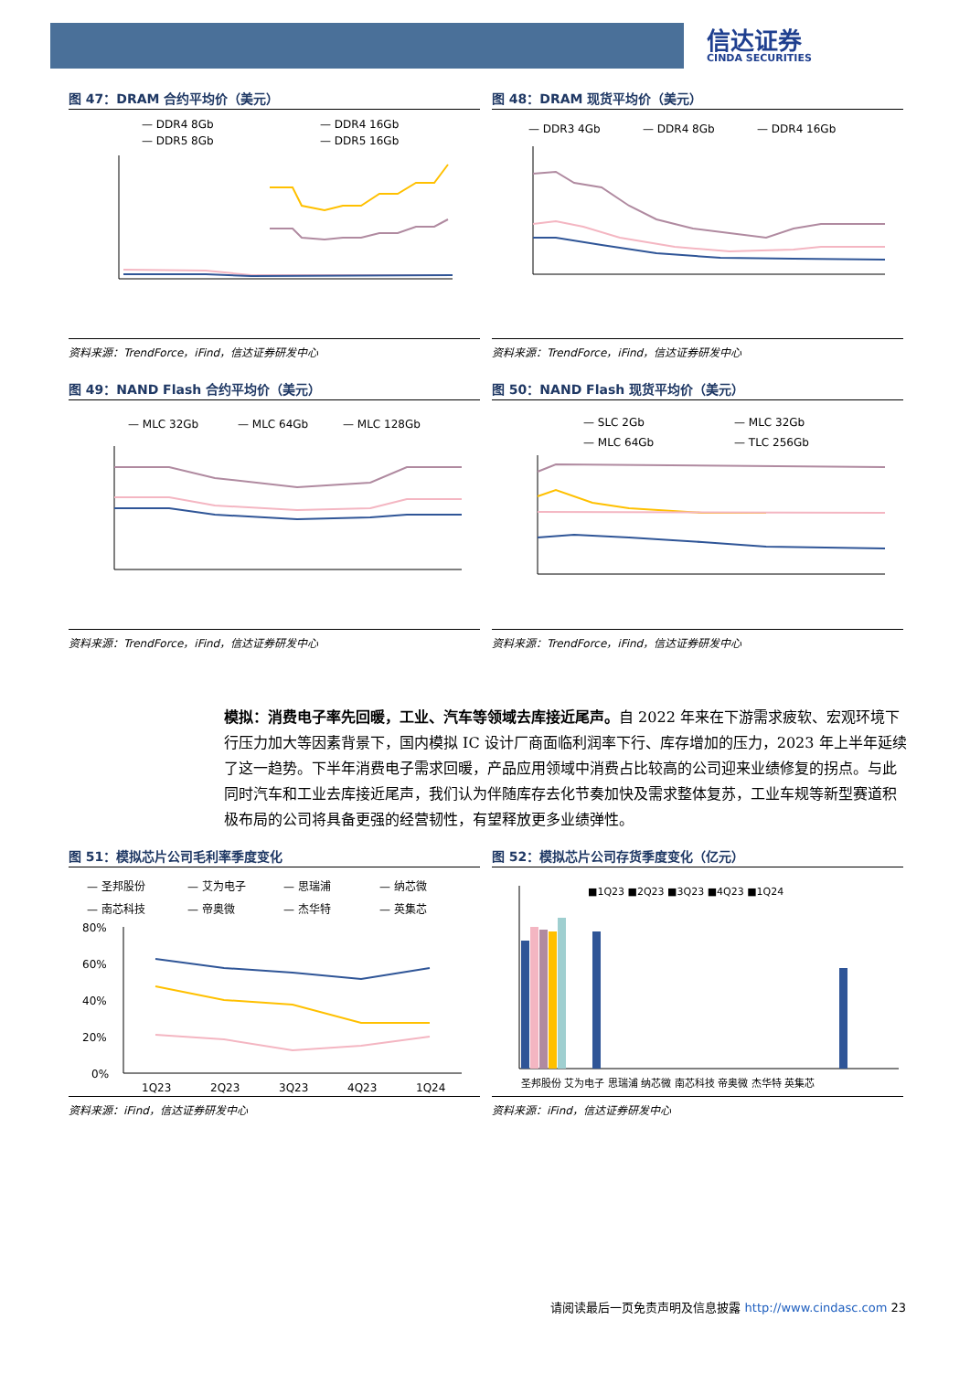信达证券
CINDA SECURITIES
图 47：DRAM 合约平均价（美元）
— DDR4 8Gb
— DDR4 16Gb
— DDR5 8Gb
— DDR5 16Gb
资料来源：TrendForce，iFind，信达证券研发中心
图 48：DRAM 现货平均价（美元）
— DDR3 4Gb
— DDR4 8Gb
— DDR4 16Gb
资料来源：TrendForce，iFind，信达证券研发中心
图 49：NAND Flash 合约平均价（美元）
— MLC 32Gb
— MLC 64Gb
— MLC 128Gb
资料来源：TrendForce，iFind，信达证券研发中心
图 50：NAND Flash 现货平均价（美元）
— SLC 2Gb
— MLC 32Gb
— MLC 64Gb
— TLC 256Gb
资料来源：TrendForce，iFind，信达证券研发中心
模拟：消费电子率先回暖，工业、汽车等领域去库接近尾声。自 2022 年来在下游需求疲软、宏观环境下行压力加大等因素背景下，国内模拟 IC 设计厂商面临利润率下行、库存增加的压力，2023 年上半年延续了这一趋势。下半年消费电子需求回暖，产品应用领域中消费占比较高的公司迎来业绩修复的拐点。与此同时汽车和工业去库接近尾声，我们认为伴随库存去化节奏加快及需求整体复苏，工业车规等新型赛道积极布局的公司将具备更强的经营韧性，有望释放更多业绩弹性。
图 51：模拟芯片公司毛利率季度变化
— 圣邦股份
— 艾为电子
— 思瑞浦
— 纳芯微
— 南芯科技
— 帝奥微
— 杰华特
— 英集芯
80%
60%
40%
20%
0%
1Q23
2Q23
3Q23
4Q23
1Q24
资料来源：iFind，信达证券研发中心
图 52：模拟芯片公司存货季度变化（亿元）
■1Q23 ■2Q23 ■3Q23 ■4Q23 ■1Q24
圣邦股份 艾为电子 思瑞浦 纳芯微 南芯科技 帝奥微 杰华特 英集芯
资料来源：iFind，信达证券研发中心
请阅读最后一页免责声明及信息披露 http://www.cindasc.com 23